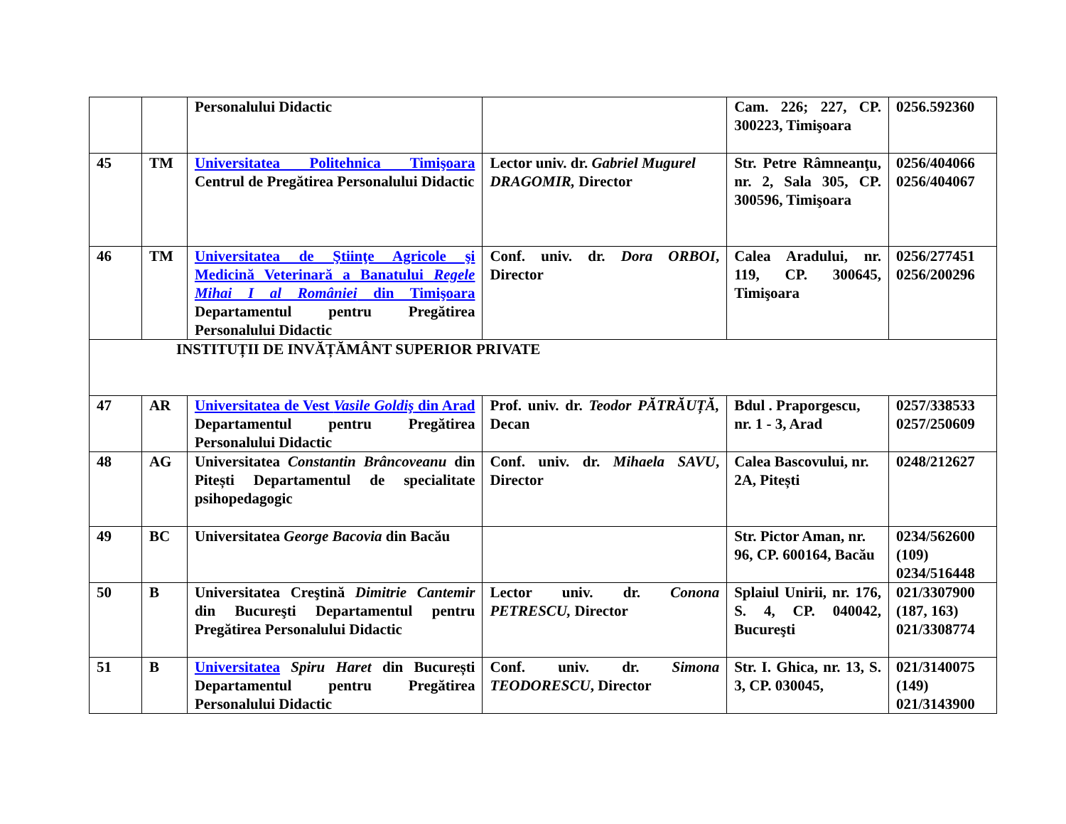| | | Personalului Didactic | | Cam. 226; 227, CP. 300223, Timişoara | 0256.592360 |
| 45 | TM | Universitatea Politehnica Timişoara Centrul de Pregătirea Personalului Didactic | Lector univ. dr. Gabriel Mugurel DRAGOMIR, Director | Str. Petre Râmneanţu, nr. 2, Sala 305, CP. 300596, Timişoara | 0256/404066 0256/404067 |
| 46 | TM | Universitatea de Ştiinţe Agricole şi Medicină Veterinară a Banatului Regele Mihai I al României din Timişoara Departamentul pentru Pregătirea Personalului Didactic | Conf. univ. dr. Dora ORBOI , Director | Calea Aradului, nr. 119, CP. 300645, Timişoara | 0256/277451 0256/200296 |
| INSTITUȚII DE INVĂȚĂMÂNT SUPERIOR PRIVATE | | | | | |
| 47 | AR | Universitatea de Vest Vasile Goldiş din Arad Departamentul pentru Pregătirea Personalului Didactic | Prof. univ. dr. Teodor PĂTRĂUȚĂ, Decan | Bdul . Praporgescu, nr. 1 - 3, Arad | 0257/338533 0257/250609 |
| 48 | AG | Universitatea Constantin Brâncoveanu din Pitești Departamentul de specialitate psihopedagogic | Conf. univ. dr. Mihaela SAVU , Director | Calea Bascovului, nr. 2A, Pitești | 0248/212627 |
| 49 | BC | Universitatea George Bacovia din Bacău | | Str. Pictor Aman, nr. 96, CP. 600164, Bacău | 0234/562600 (109) 0234/516448 |
| 50 | B | Universitatea Creştină Dimitrie Cantemir din Bucureşti Departamentul pentru Pregătirea Personalului Didactic | Lector univ. dr. Conona PETRESCU, Director | Splaiul Unirii, nr. 176, S. 4, CP. 040042, Bucureşti | 021/3307900 (187, 163) 021/3308774 |
| 51 | B | Universitatea Spiru Haret din București Departamentul pentru Pregătirea Personalului Didactic | Conf. univ. dr. Simona TEODORESCU , Director | Str. I. Ghica, nr. 13, S. 3, CP. 030045, | 021/3140075 (149) 021/3143900 |